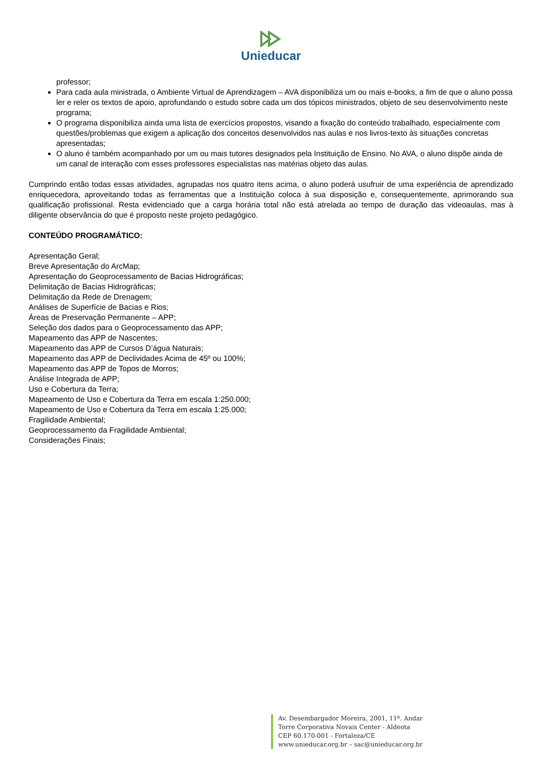Unieducar
professor;
Para cada aula ministrada, o Ambiente Virtual de Aprendizagem – AVA disponibiliza um ou mais e-books, a fim de que o aluno possa ler e reler os textos de apoio, aprofundando o estudo sobre cada um dos tópicos ministrados, objeto de seu desenvolvimento neste programa;
O programa disponibiliza ainda uma lista de exercícios propostos, visando a fixação do conteúdo trabalhado, especialmente com questões/problemas que exigem a aplicação dos conceitos desenvolvidos nas aulas e nos livros-texto às situações concretas apresentadas;
O aluno é também acompanhado por um ou mais tutores designados pela Instituição de Ensino. No AVA, o aluno dispõe ainda de um canal de interação com esses professores especialistas nas matérias objeto das aulas.
Cumprindo então todas essas atividades, agrupadas nos quatro itens acima, o aluno poderá usufruir de uma experiência de aprendizado enriquecedora, aproveitando todas as ferramentas que a Instituição coloca à sua disposição e, consequentemente, aprimorando sua qualificação profissional. Resta evidenciado que a carga horária total não está atrelada ao tempo de duração das videoaulas, mas à diligente observância do que é proposto neste projeto pedagógico.
CONTEÚDO PROGRAMÁTICO:
Apresentação Geral;
Breve Apresentação do ArcMap;
Apresentação do Geoprocessamento de Bacias Hidrográficas;
Delimitação de Bacias Hidrográficas;
Delimitação da Rede de Drenagem;
Análises de Superfície de Bacias e Rios;
Áreas de Preservação Permanente – APP;
Seleção dos dados para o Geoprocessamento das APP;
Mapeamento das APP de Nascentes;
Mapeamento das APP de Cursos D’água Naturais;
Mapeamento das APP de Declividades Acima de 45º ou 100%;
Mapeamento das APP de Topos de Morros;
Análise Integrada de APP;
Uso e Cobertura da Terra;
Mapeamento de Uso e Cobertura da Terra em escala 1:250.000;
Mapeamento de Uso e Cobertura da Terra em escala 1:25.000;
Fragilidade Ambiental;
Geoprocessamento da Fragilidade Ambiental;
Considerações Finais;
Av. Desembargador Moreira, 2001, 11º. Andar
Torre Corporativa Novais Center - Aldeota
CEP 60.170-001 - Fortaleza/CE
www.unieducar.org.br – sac@unieducar.org.br